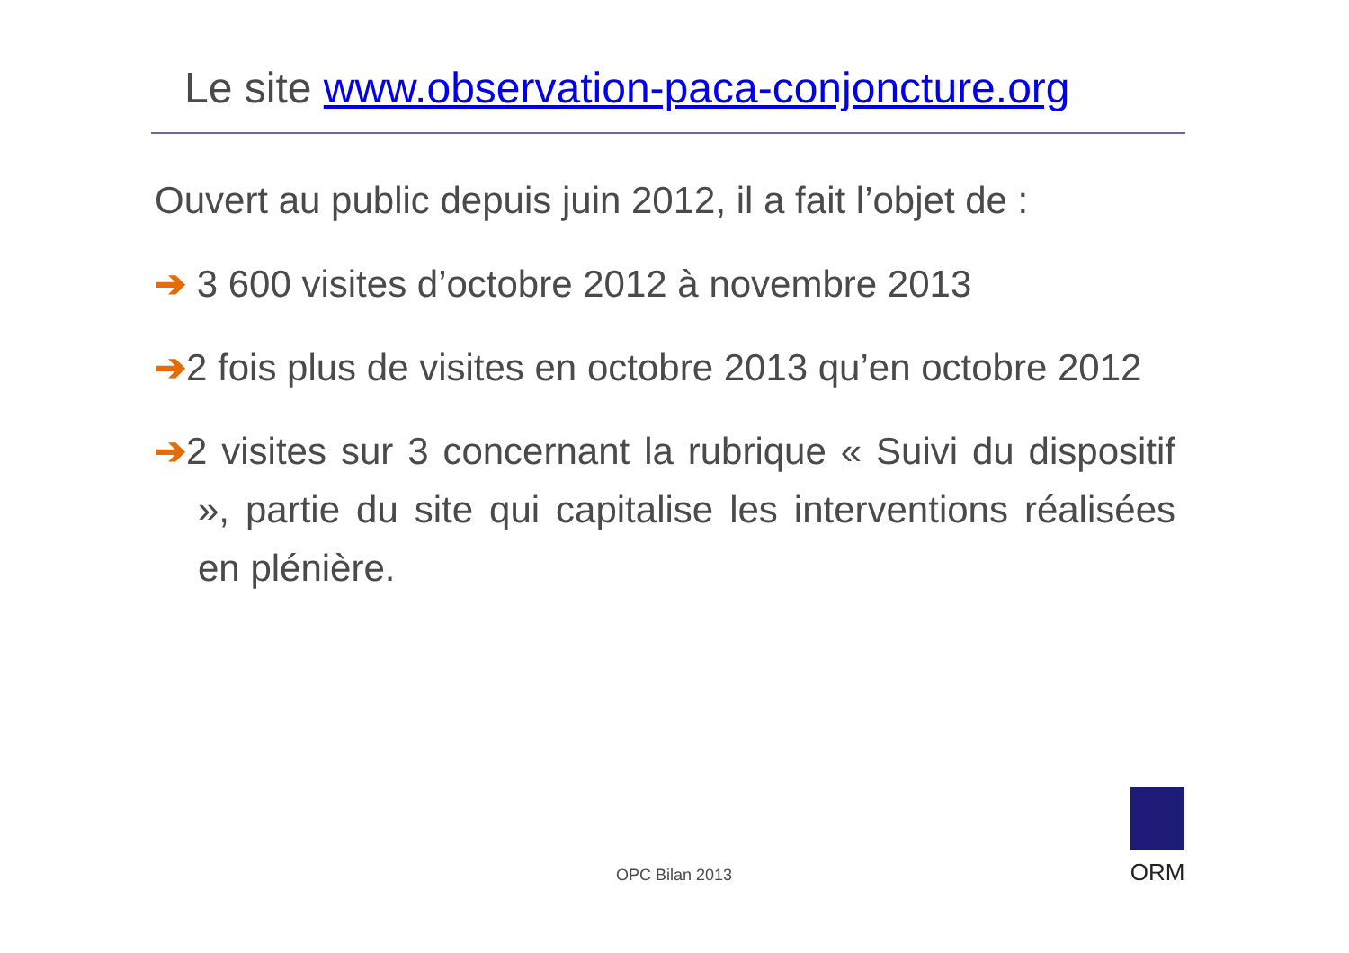Le site www.observation-paca-conjoncture.org
Ouvert au public depuis juin 2012, il a fait l’objet de :
➔ 3 600 visites d’octobre 2012 à novembre 2013
➔2 fois plus de visites en octobre 2013 qu’en octobre 2012
➔2 visites sur 3 concernant la rubrique « Suivi du dispositif », partie du site qui capitalise les interventions réalisées en plénière.
OPC Bilan 2013
ORM